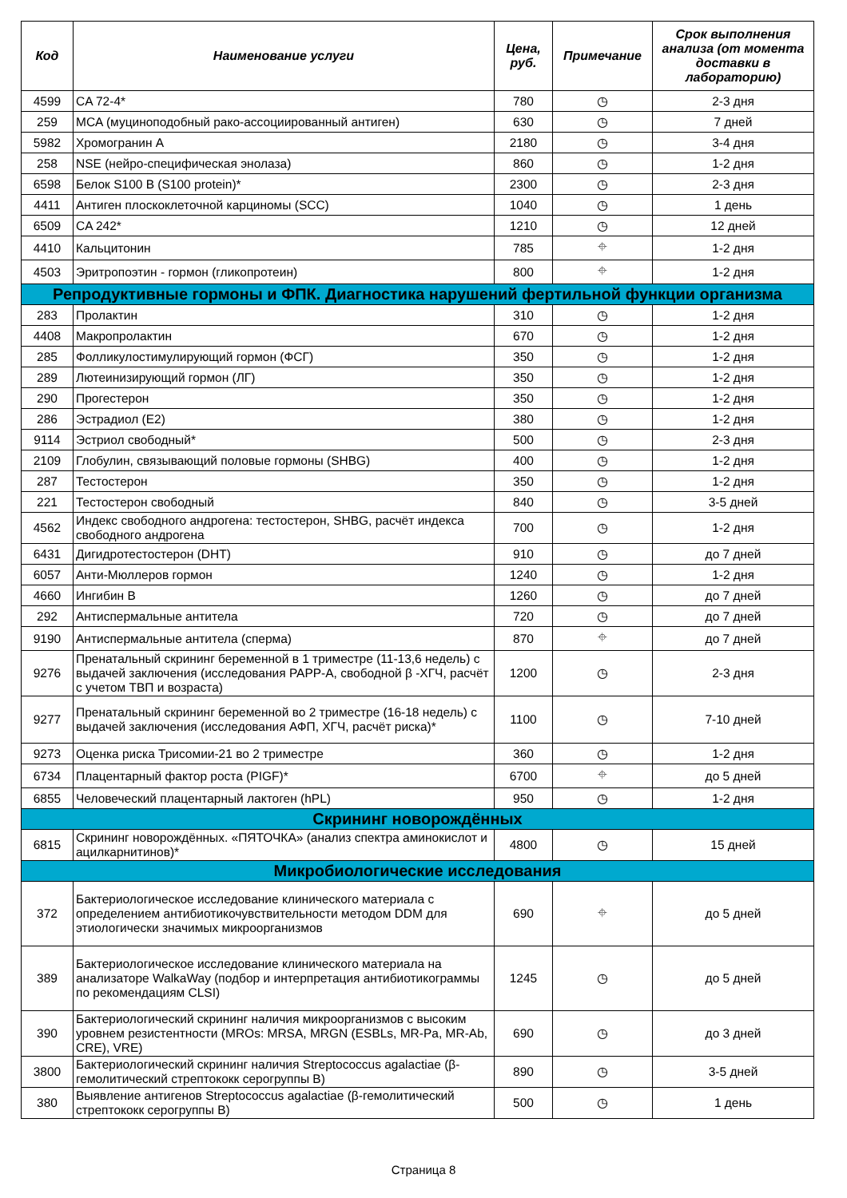| Код | Наименование услуги | Цена, руб. | Примечание | Срок выполнения анализа (от момента доставки в лабораторию) |
| --- | --- | --- | --- | --- |
| 4599 | CA 72-4* | 780 | ◷ | 2-3 дня |
| 259 | MCA (муциноподобный рако-ассоциированный антиген) | 630 | ◷ | 7 дней |
| 5982 | Хромогранин А | 2180 | ◷ | 3-4 дня |
| 258 | NSE (нейро-специфическая энолаза) | 860 | ◷ | 1-2 дня |
| 6598 | Белок S100 В (S100 protein)* | 2300 | ◷ | 2-3 дня |
| 4411 | Антиген плоскоклеточной карциномы (SCC) | 1040 | ◷ | 1 день |
| 6509 | CA 242* | 1210 | ◷ | 12 дней |
| 4410 | Кальцитонин | 785 | ⌖ | 1-2 дня |
| 4503 | Эритропоэтин - гормон (гликопротеин) | 800 | ⌖ | 1-2 дня |
| Репродуктивные гормоны и ФПК. Диагностика нарушений фертильной функции организма | | | | |
| 283 | Пролактин | 310 | ◷ | 1-2 дня |
| 4408 | Макропролактин | 670 | ◷ | 1-2 дня |
| 285 | Фолликулостимулирующий гормон (ФСГ) | 350 | ◷ | 1-2 дня |
| 289 | Лютеинизирующий гормон (ЛГ) | 350 | ◷ | 1-2 дня |
| 290 | Прогестерон | 350 | ◷ | 1-2 дня |
| 286 | Эстрадиол (Е2) | 380 | ◷ | 1-2 дня |
| 9114 | Эстриол свободный* | 500 | ◷ | 2-3 дня |
| 2109 | Глобулин, связывающий половые гормоны (SHBG) | 400 | ◷ | 1-2 дня |
| 287 | Тестостерон | 350 | ◷ | 1-2 дня |
| 221 | Тестостерон свободный | 840 | ◷ | 3-5 дней |
| 4562 | Индекс свободного андрогена: тестостерон, SHBG, расчёт индекса свободного андрогена | 700 | ◷ | 1-2 дня |
| 6431 | Дигидротестостерон (DHT) | 910 | ◷ | до 7 дней |
| 6057 | Анти-Мюллеров гормон | 1240 | ◷ | 1-2 дня |
| 4660 | Ингибин В | 1260 | ◷ | до 7 дней |
| 292 | Антиспермальные антитела | 720 | ◷ | до 7 дней |
| 9190 | Антиспермальные антитела (сперма) | 870 | ⌖ | до 7 дней |
| 9276 | Пренатальный скрининг беременной в 1 триместре (11-13,6 недель) с выдачей заключения (исследования PAPP-A, свободной β -ХГЧ, расчёт с учетом ТВП и возраста) | 1200 | ◷ | 2-3 дня |
| 9277 | Пренатальный скрининг беременной во 2 триместре (16-18 недель) с выдачей заключения (исследования АФП, ХГЧ, расчёт риска)* | 1100 | ◷ | 7-10 дней |
| 9273 | Оценка риска Трисомии-21 во 2 триместре | 360 | ◷ | 1-2 дня |
| 6734 | Плацентарный фактор роста (PIGF)* | 6700 | ⌖ | до 5 дней |
| 6855 | Человеческий плацентарный лактоген (hPL) | 950 | ◷ | 1-2 дня |
| Скрининг новорождённых | | | | |
| 6815 | Скрининг новорождённых. «ПЯТОЧКА» (анализ спектра аминокислот и ацилкарнитинов)* | 4800 | ◷ | 15 дней |
| Микробиологические исследования | | | | |
| 372 | Бактериологическое исследование клинического материала с определением антибиотикочувствительности методом DDM для этиологически значимых микроорганизмов | 690 | ⌖ | до 5 дней |
| 389 | Бактериологическое исследование клинического материала на анализаторе WalkaWay (подбор и интерпретация антибиотикограммы по рекомендациям CLSI) | 1245 | ◷ | до 5 дней |
| 390 | Бактериологический скрининг наличия микроорганизмов с высоким уровнем резистентности (MROs: MRSA, MRGN (ESBLs, MR-Pa, MR-Ab, CRE), VRE) | 690 | ◷ | до 3 дней |
| 3800 | Бактериологический скрининг наличия Streptococcus agalactiae (β-гемолитический стрептококк серогруппы В) | 890 | ◷ | 3-5 дней |
| 380 | Выявление антигенов Streptococcus agalactiae (β-гемолитический стрептококк серогруппы В) | 500 | ◷ | 1 день |
Страница 8